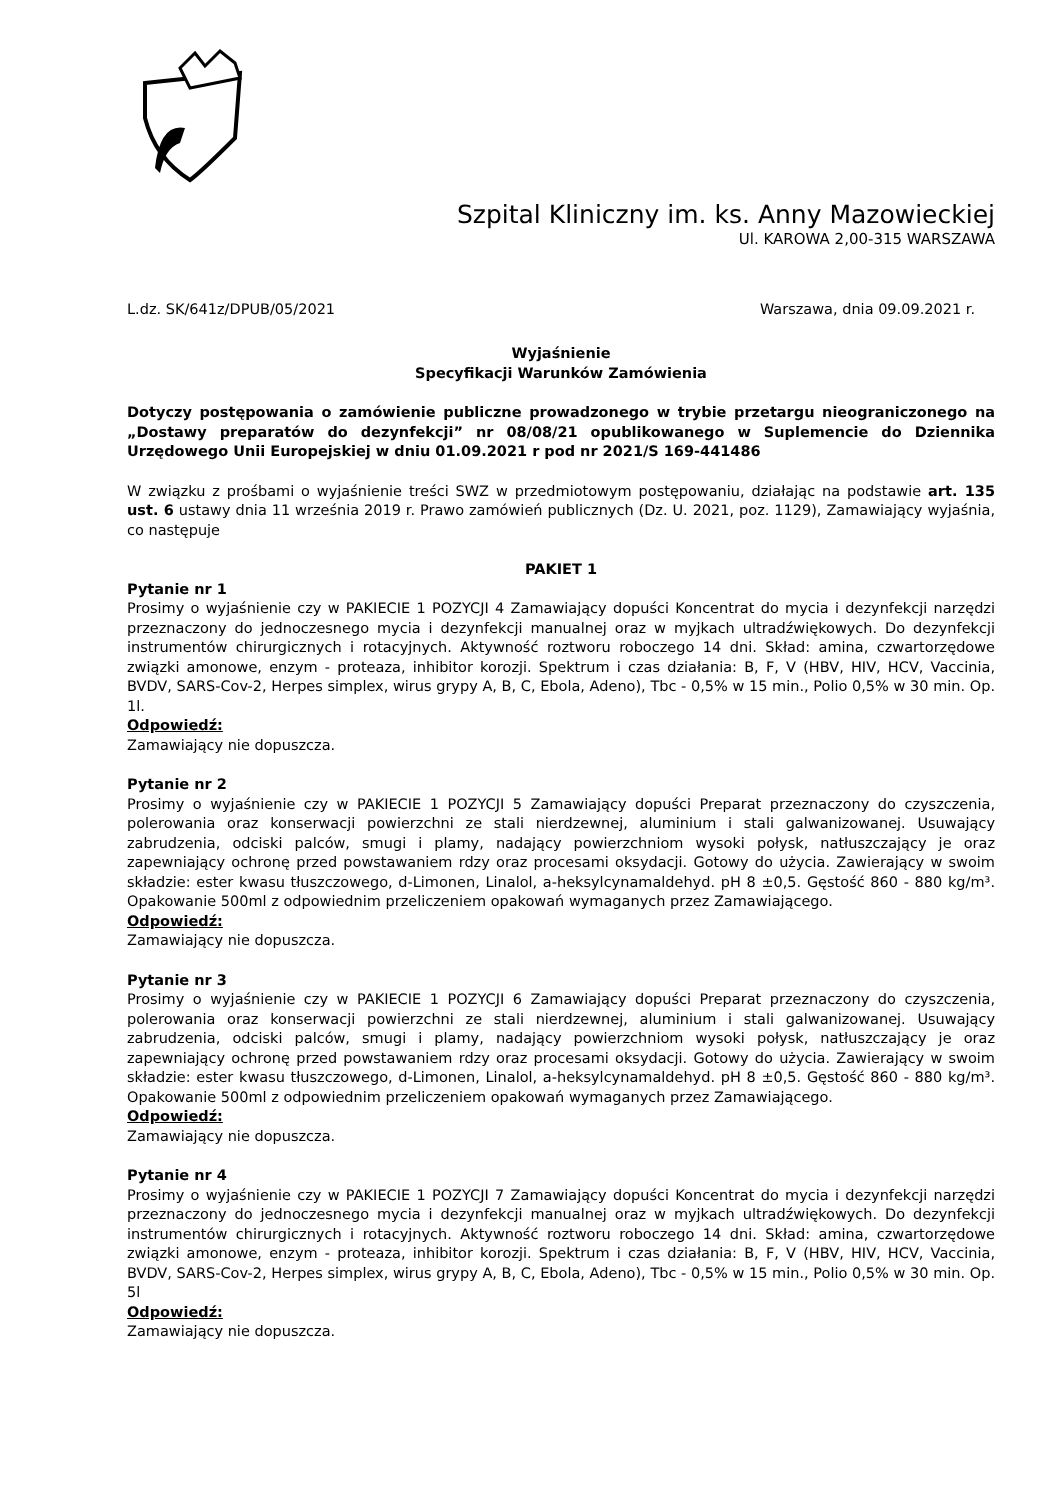Szpital Kliniczny im. ks. Anny Mazowieckiej
Ul. KAROWA 2,00-315 WARSZAWA
L.dz. SK/641z/DPUB/05/2021 Warszawa, dnia 09.09.2021 r.
Wyjaśnienie
Specyfikacji Warunków Zamówienia
Dotyczy postępowania o zamówienie publiczne prowadzonego w trybie przetargu nieograniczonego na „Dostawy preparatów do dezynfekcji” nr 08/08/21 opublikowanego w Suplemencie do Dziennika Urzędowego Unii Europejskiej w dniu 01.09.2021 r pod nr 2021/S 169-441486
W związku z prośbami o wyjaśnienie treści SWZ w przedmiotowym postępowaniu, działając na podstawie art. 135 ust. 6 ustawy dnia 11 września 2019 r. Prawo zamówień publicznych (Dz. U. 2021, poz. 1129), Zamawiający wyjaśnia, co następuje
PAKIET 1
Pytanie nr 1
Prosimy o wyjaśnienie czy w PAKIECIE 1 POZYCJI 4 Zamawiający dopuści Koncentrat do mycia i dezynfekcji narzędzi przeznaczony do jednoczesnego mycia i dezynfekcji manualnej oraz w myjkach ultradźwiękowych. Do dezynfekcji instrumentów chirurgicznych i rotacyjnych. Aktywność roztworu roboczego 14 dni. Skład: amina, czwartorzędowe związki amonowe, enzym - proteaza, inhibitor korozji. Spektrum i czas działania: B, F, V (HBV, HIV, HCV, Vaccinia, BVDV, SARS-Cov-2, Herpes simplex, wirus grypy A, B, C, Ebola, Adeno), Tbc - 0,5% w 15 min., Polio 0,5% w 30 min. Op. 1l.
Odpowiedź:
Zamawiający nie dopuszcza.
Pytanie nr 2
Prosimy o wyjaśnienie czy w PAKIECIE 1 POZYCJI 5 Zamawiający dopuści Preparat przeznaczony do czyszczenia, polerowania oraz konserwacji powierzchni ze stali nierdzewnej, aluminium i stali galwanizowanej. Usuwający zabrudzenia, odciski palców, smugi i plamy, nadający powierzchniom wysoki połysk, natłuszczający je oraz zapewniający ochronę przed powstawaniem rdzy oraz procesami oksydacji. Gotowy do użycia. Zawierający w swoim składzie: ester kwasu tłuszczowego, d-Limonen, Linalol, a-heksylcynamaldehyd. pH 8 ±0,5. Gęstość 860 - 880 kg/m³. Opakowanie 500ml z odpowiednim przeliczeniem opakowań wymaganych przez Zamawiającego.
Odpowiedź:
Zamawiający nie dopuszcza.
Pytanie nr 3
Prosimy o wyjaśnienie czy w PAKIECIE 1 POZYCJI 6 Zamawiający dopuści Preparat przeznaczony do czyszczenia, polerowania oraz konserwacji powierzchni ze stali nierdzewnej, aluminium i stali galwanizowanej. Usuwający zabrudzenia, odciski palców, smugi i plamy, nadający powierzchniom wysoki połysk, natłuszczający je oraz zapewniający ochronę przed powstawaniem rdzy oraz procesami oksydacji. Gotowy do użycia. Zawierający w swoim składzie: ester kwasu tłuszczowego, d-Limonen, Linalol, a-heksylcynamaldehyd. pH 8 ±0,5. Gęstość 860 - 880 kg/m³. Opakowanie 500ml z odpowiednim przeliczeniem opakowań wymaganych przez Zamawiającego.
Odpowiedź:
Zamawiający nie dopuszcza.
Pytanie nr 4
Prosimy o wyjaśnienie czy w PAKIECIE 1 POZYCJI 7 Zamawiający dopuści Koncentrat do mycia i dezynfekcji narzędzi przeznaczony do jednoczesnego mycia i dezynfekcji manualnej oraz w myjkach ultradźwiękowych. Do dezynfekcji instrumentów chirurgicznych i rotacyjnych. Aktywność roztworu roboczego 14 dni. Skład: amina, czwartorzędowe związki amonowe, enzym - proteaza, inhibitor korozji. Spektrum i czas działania: B, F, V (HBV, HIV, HCV, Vaccinia, BVDV, SARS-Cov-2, Herpes simplex, wirus grypy A, B, C, Ebola, Adeno), Tbc - 0,5% w 15 min., Polio 0,5% w 30 min. Op. 5l
Odpowiedź:
Zamawiający nie dopuszcza.